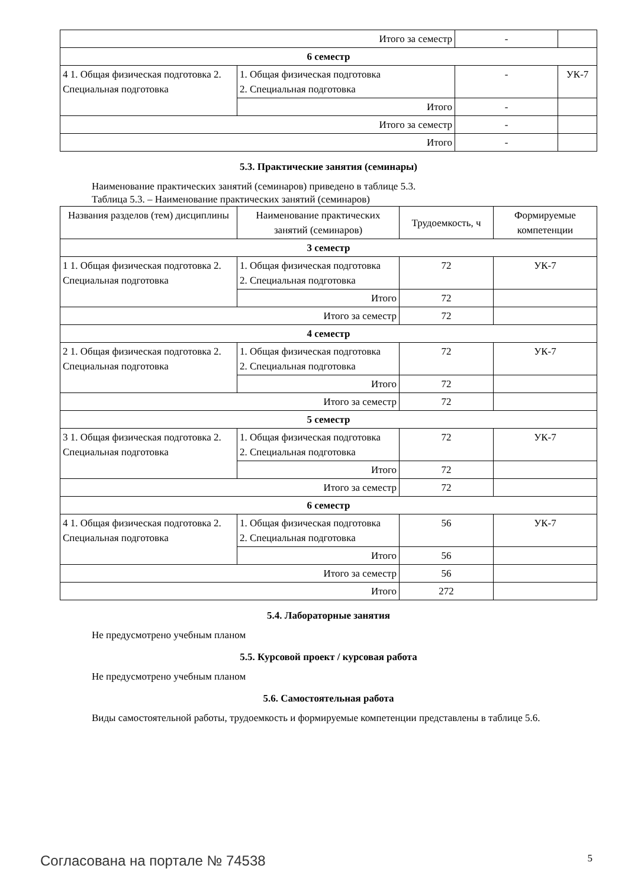| Итого за семестр | | - | |
| 6 семестр | | | |
| 4 1. Общая физическая подготовка 2. Специальная подготовка | 1. Общая физическая подготовка 2. Специальная подготовка | - | УК-7 |
| | Итого | - | |
| Итого за семестр | | - | |
| Итого | | - | |
5.3. Практические занятия (семинары)
Наименование практических занятий (семинаров) приведено в таблице 5.3.
Таблица 5.3. – Наименование практических занятий (семинаров)
| Названия разделов (тем) дисциплины | Наименование практических занятий (семинаров) | Трудоемкость, ч | Формируемые компетенции |
| --- | --- | --- | --- |
| 3 семестр | | | |
| 1 1. Общая физическая подготовка 2. Специальная подготовка | 1. Общая физическая подготовка 2. Специальная подготовка | 72 | УК-7 |
| | Итого | 72 | |
| Итого за семестр | | 72 | |
| 4 семестр | | | |
| 2 1. Общая физическая подготовка 2. Специальная подготовка | 1. Общая физическая подготовка 2. Специальная подготовка | 72 | УК-7 |
| | Итого | 72 | |
| Итого за семестр | | 72 | |
| 5 семестр | | | |
| 3 1. Общая физическая подготовка 2. Специальная подготовка | 1. Общая физическая подготовка 2. Специальная подготовка | 72 | УК-7 |
| | Итого | 72 | |
| Итого за семестр | | 72 | |
| 6 семестр | | | |
| 4 1. Общая физическая подготовка 2. Специальная подготовка | 1. Общая физическая подготовка 2. Специальная подготовка | 56 | УК-7 |
| | Итого | 56 | |
| Итого за семестр | | 56 | |
| Итого | | 272 | |
5.4. Лабораторные занятия
Не предусмотрено учебным планом
5.5. Курсовой проект / курсовая работа
Не предусмотрено учебным планом
5.6. Самостоятельная работа
Виды самостоятельной работы, трудоемкость и формируемые компетенции представлены в таблице 5.6.
Согласована на портале № 74538 5